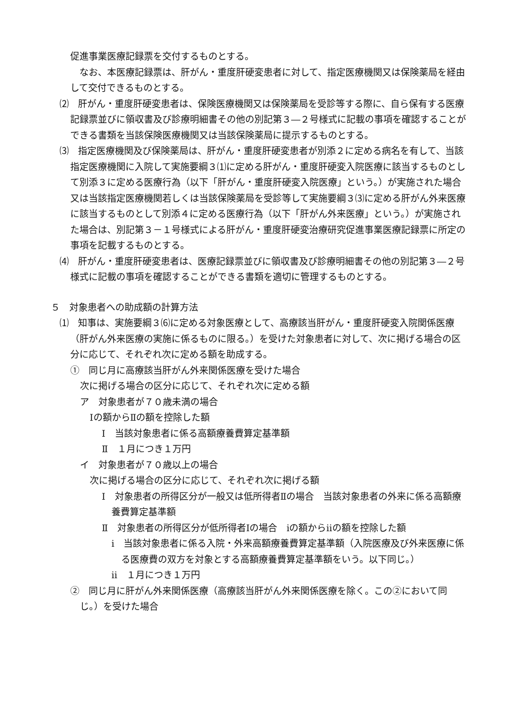促進事業医療記録票を交付するものとする。
　なお、本医療記録票は、肝がん・重度肝硬変患者に対して、指定医療機関又は保険薬局を経由して交付できるものとする。
⑵　肝がん・重度肝硬変患者は、保険医療機関又は保険薬局を受診等する際に、自ら保有する医療記録票並びに領収書及び診療明細書その他の別記第３―２号様式に記載の事項を確認することができる書類を当該保険医療機関又は当該保険薬局に提示するものとする。
⑶　指定医療機関及び保険薬局は、肝がん・重度肝硬変患者が別添２に定める病名を有して、当該指定医療機関に入院して実施要綱３⑴に定める肝がん・重度肝硬変入院医療に該当するものとして別添３に定める医療行為（以下「肝がん・重度肝硬変入院医療」という。）が実施された場合又は当該指定医療機関若しくは当該保険薬局を受診等して実施要綱３⑶に定める肝がん外来医療に該当するものとして別添４に定める医療行為（以下「肝がん外来医療」という。）が実施された場合は、別記第３－１号様式による肝がん・重度肝硬変治療研究促進事業医療記録票に所定の事項を記載するものとする。
⑷　肝がん・重度肝硬変患者は、医療記録票並びに領収書及び診療明細書その他の別記第３―２号様式に記載の事項を確認することができる書類を適切に管理するものとする。
５　対象患者への助成額の計算方法
⑴　知事は、実施要綱３⑹に定める対象医療として、高療該当肝がん・重度肝硬変入院関係医療（肝がん外来医療の実施に係るものに限る。）を受けた対象患者に対して、次に掲げる場合の区分に応じて、それぞれ次に定める額を助成する。
①　同じ月に高療該当肝がん外来関係医療を受けた場合
次に掲げる場合の区分に応じて、それぞれ次に定める額
ア　対象患者が７０歳未満の場合
Ⅰの額からⅡの額を控除した額
Ⅰ　当該対象患者に係る高額療養費算定基準額
Ⅱ　１月につき１万円
イ　対象患者が７０歳以上の場合
次に掲げる場合の区分に応じて、それぞれ次に掲げる額
Ⅰ　対象患者の所得区分が一般又は低所得者Ⅱの場合　当該対象患者の外来に係る高額療養費算定基準額
Ⅱ　対象患者の所得区分が低所得者Ⅰの場合　ⅰの額からⅱの額を控除した額
ⅰ　当該対象患者に係る入院・外来高額療養費算定基準額（入院医療及び外来医療に係る医療費の双方を対象とする高額療養費算定基準額をいう。以下同じ。）
ⅱ　１月につき１万円
②　同じ月に肝がん外来関係医療（高療該当肝がん外来関係医療を除く。この②において同じ。）を受けた場合